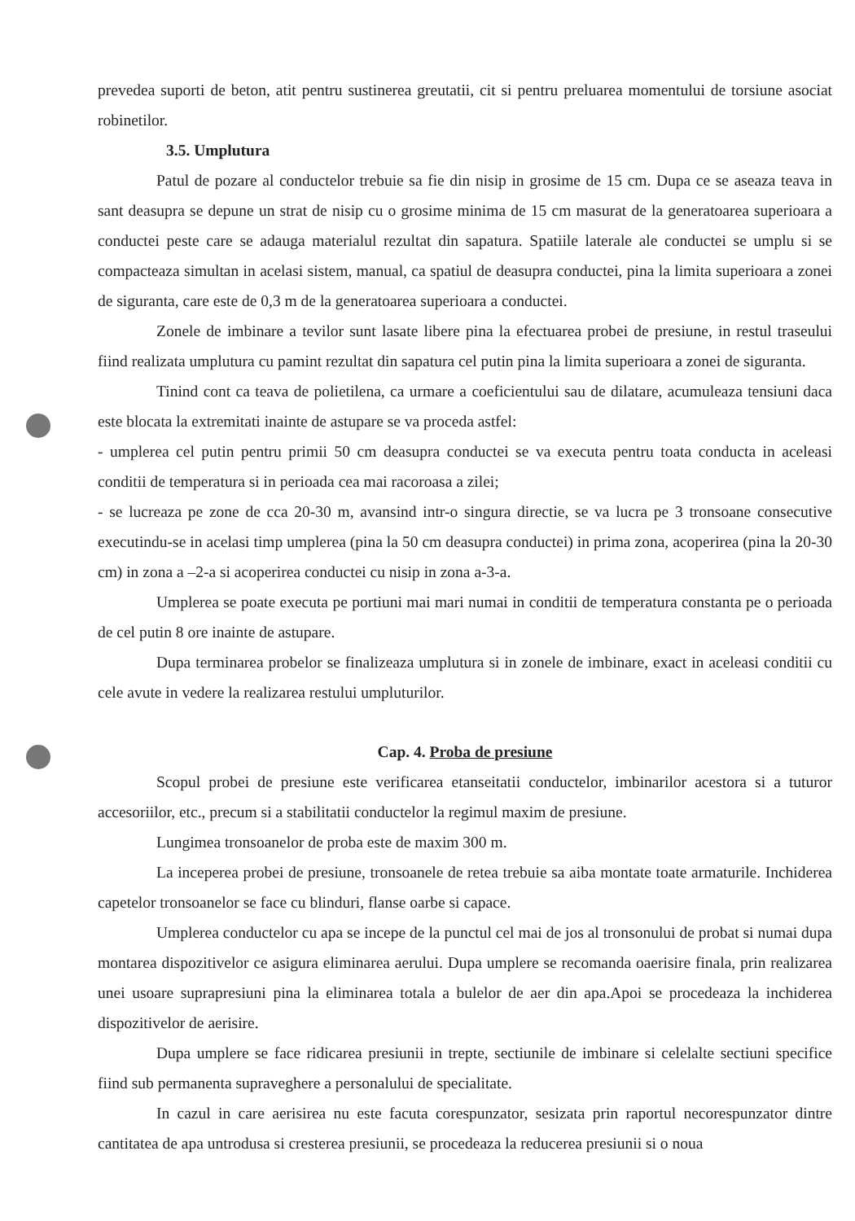prevedea suporti de beton, atit pentru sustinerea greutatii, cit si pentru preluarea momentului de torsiune asociat robinetilor.
3.5. Umplutura
Patul de pozare al conductelor trebuie sa fie din nisip in grosime de 15 cm. Dupa ce se aseaza teava in sant deasupra se depune un strat de nisip cu o grosime minima de 15 cm masurat de la generatoarea superioara a conductei peste care se adauga materialul rezultat din sapatura. Spatiile laterale ale conductei se umplu si se compacteaza simultan in acelasi sistem, manual, ca spatiul de deasupra conductei, pina la limita superioara a zonei de siguranta, care este de 0,3 m de la generatoarea superioara a conductei.
Zonele de imbinare a tevilor sunt lasate libere pina la efectuarea probei de presiune, in restul traseului fiind realizata umplutura cu pamint rezultat din sapatura cel putin pina la limita superioara a zonei de siguranta.
Tinind cont ca teava de polietilena, ca urmare a coeficientului sau de dilatare, acumuleaza tensiuni daca este blocata la extremitati inainte de astupare se va proceda astfel:
- umplerea cel putin pentru primii 50 cm deasupra conductei se va executa pentru toata conducta in aceleasi conditii de temperatura si in perioada cea mai racoroasa a zilei;
- se lucreaza pe zone de cca 20-30 m, avansind intr-o singura directie, se va lucra pe 3 tronsoane consecutive executindu-se in acelasi timp umplerea (pina la 50 cm deasupra conductei) in prima zona, acoperirea (pina la 20-30 cm) in zona a –2-a si acoperirea conductei cu nisip in zona a-3-a.
Umplerea se poate executa pe portiuni mai mari numai in conditii de temperatura constanta pe o perioada de cel putin 8 ore inainte de astupare.
Dupa terminarea probelor se finalizeaza umplutura si in zonele de imbinare, exact in aceleasi conditii cu cele avute in vedere la realizarea restului umpluturilor.
Cap. 4. Proba de presiune
Scopul probei de presiune este verificarea etanseitatii conductelor, imbinarilor acestora si a tuturor accesoriilor, etc., precum si a stabilitatii conductelor la regimul maxim de presiune.
Lungimea tronsoanelor de proba este de maxim 300 m.
La inceperea probei de presiune, tronsoanele de retea trebuie sa aiba montate toate armaturile. Inchiderea capetelor tronsoanelor se face cu blinduri, flanse oarbe si capace.
Umplerea conductelor cu apa se incepe de la punctul cel mai de jos al tronsonului de probat si numai dupa montarea dispozitivelor ce asigura eliminarea aerului. Dupa umplere se recomanda oaerisire finala, prin realizarea unei usoare suprapresiuni pina la eliminarea totala a bulelor de aer din apa.Apoi se procedeaza la inchiderea dispozitivelor de aerisire.
Dupa umplere se face ridicarea presiunii in trepte, sectiunile de imbinare si celelalte sectiuni specifice fiind sub permanenta supraveghere a personalului de specialitate.
In cazul in care aerisirea nu este facuta corespunzator, sesizata prin raportul necorespunzator dintre cantitatea de apa untrodusa si cresterea presiunii, se procedeaza la reducerea presiunii si o noua